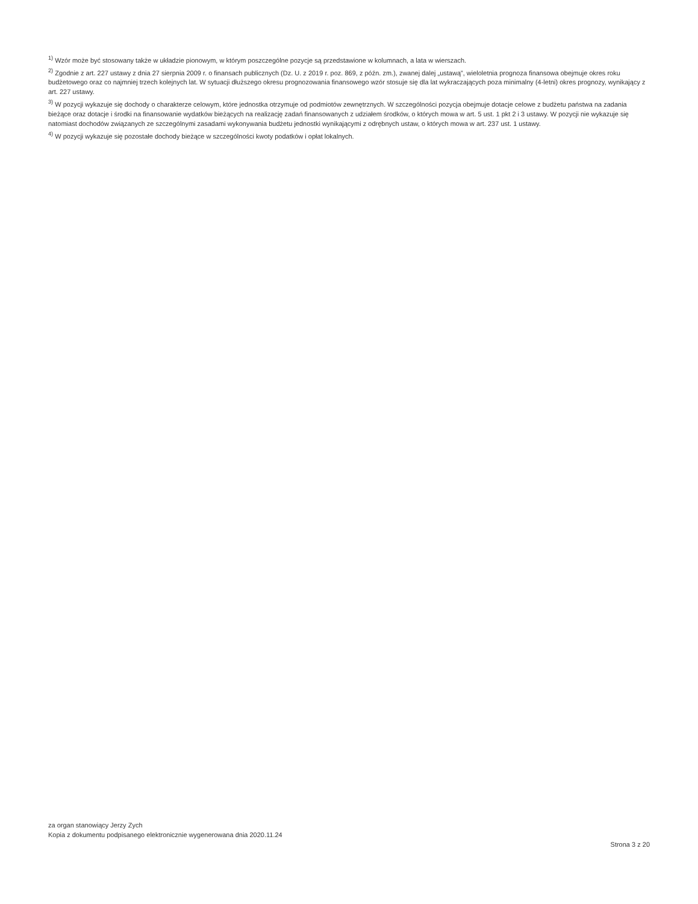<sup>1)</sup> Wzór może być stosowany także w układzie pionowym, w którym poszczególne pozycje są przedstawione w kolumnach, a lata w wierszach.
<sup>2)</sup> Zgodnie z art. 227 ustawy z dnia 27 sierpnia 2009 r. o finansach publicznych (Dz. U. z 2019 r. poz. 869, z późn. zm.), zwanej dalej „ustawą”, wieloletnia prognoza finansowa obejmuje okres roku budżetowego oraz co najmniej trzech kolejnych lat. W sytuacji dłuższego okresu prognozowania finansowego wzór stosuje się dla lat wykraczających poza minimalny (4-letni) okres prognozy, wynikający z art. 227 ustawy.
<sup>3)</sup> W pozycji wykazuje się dochody o charakterze celowym, które jednostka otrzymuje od podmiotów zewnętrznych. W szczególności pozycja obejmuje dotacje celowe z budżetu państwa na zadania bieżące oraz dotacje i środki na finansowanie wydatków bieżących na realizację zadań finansowanych z udziałem środków, o których mowa w art. 5 ust. 1 pkt 2 i 3 ustawy. W pozycji nie wykazuje się natomiast dochodów związanych ze szczególnymi zasadami wykonywania budżetu jednostki wynikającymi z odrębnych ustaw, o których mowa w art. 237 ust. 1 ustawy.
<sup>4)</sup> W pozycji wykazuje się pozostałe dochody bieżące w szczególności kwoty podatków i opłat lokalnych.
za organ stanowiący Jerzy Zych
Kopia z dokumentu podpisanego elektronicznie wygenerowana dnia 2020.11.24
Strona 3 z 20